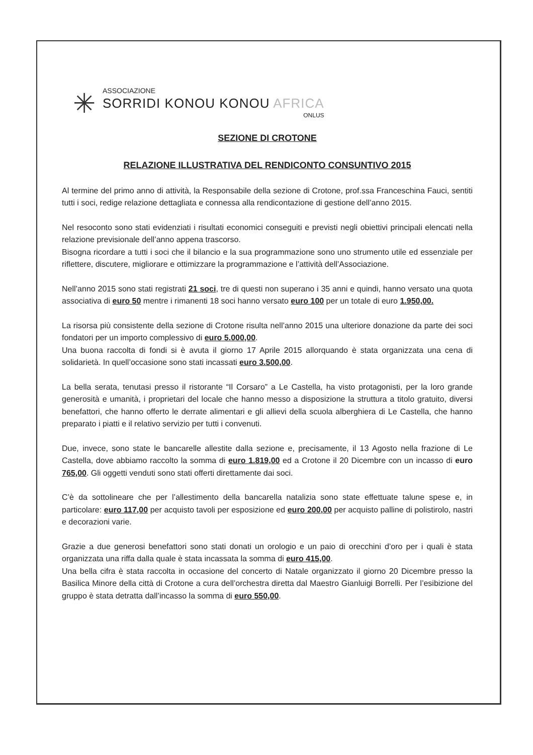✳
ASSOCIAZIONE
SORRIDI KONOU KONOU AFRICA
ONLUS
SEZIONE DI CROTONE
RELAZIONE ILLUSTRATIVA DEL RENDICONTO CONSUNTIVO 2015
Al termine del primo anno di attività, la Responsabile della sezione di Crotone, prof.ssa Franceschina Fauci, sentiti tutti i soci, redige relazione dettagliata e connessa alla rendicontazione di gestione dell’anno 2015.
Nel resoconto sono stati evidenziati i risultati economici conseguiti e previsti negli obiettivi principali elencati nella relazione previsionale dell’anno appena trascorso.
Bisogna ricordare a tutti i soci che il bilancio e la sua programmazione sono uno strumento utile ed essenziale per riflettere, discutere, migliorare e ottimizzare la programmazione e l’attività dell’Associazione.
Nell’anno 2015 sono stati registrati 21 soci, tre di questi non superano i 35 anni e quindi, hanno versato una quota associativa di euro 50 mentre i rimanenti 18 soci hanno versato euro 100 per un totale di euro 1.950,00.
La risorsa più consistente della sezione di Crotone risulta nell’anno 2015 una ulteriore donazione da parte dei soci fondatori per un importo complessivo di euro 5.000,00.
Una buona raccolta di fondi si è avuta il giorno 17 Aprile 2015 allorquando è stata organizzata una cena di solidarietà. In quell’occasione sono stati incassati euro 3.500,00.
La bella serata, tenutasi presso il ristorante “Il Corsaro” a Le Castella, ha visto protagonisti, per la loro grande generosità e umanità, i proprietari del locale che hanno messo a disposizione la struttura a titolo gratuito, diversi benefattori, che hanno offerto le derrate alimentari e gli allievi della scuola alberghiera di Le Castella, che hanno preparato i piatti e il relativo servizio per tutti i convenuti.
Due, invece, sono state le bancarelle allestite dalla sezione e, precisamente, il 13 Agosto nella frazione di Le Castella, dove abbiamo raccolto la somma di euro 1.819,00 ed a Crotone il 20 Dicembre con un incasso di euro 765,00. Gli oggetti venduti sono stati offerti direttamente dai soci.
C’è da sottolineare che per l’allestimento della bancarella natalizia sono state effettuate talune spese e, in particolare: euro 117,00 per acquisto tavoli per esposizione ed euro 200,00 per acquisto palline di polistirolo, nastri e decorazioni varie.
Grazie a due generosi benefattori sono stati donati un orologio e un paio di orecchini d’oro per i quali è stata organizzata una riffa dalla quale è stata incassata la somma di euro 415,00.
Una bella cifra è stata raccolta in occasione del concerto di Natale organizzato il giorno 20 Dicembre presso la Basilica Minore della città di Crotone a cura dell’orchestra diretta dal Maestro Gianluigi Borrelli. Per l’esibizione del gruppo è stata detratta dall’incasso la somma di euro 550,00.